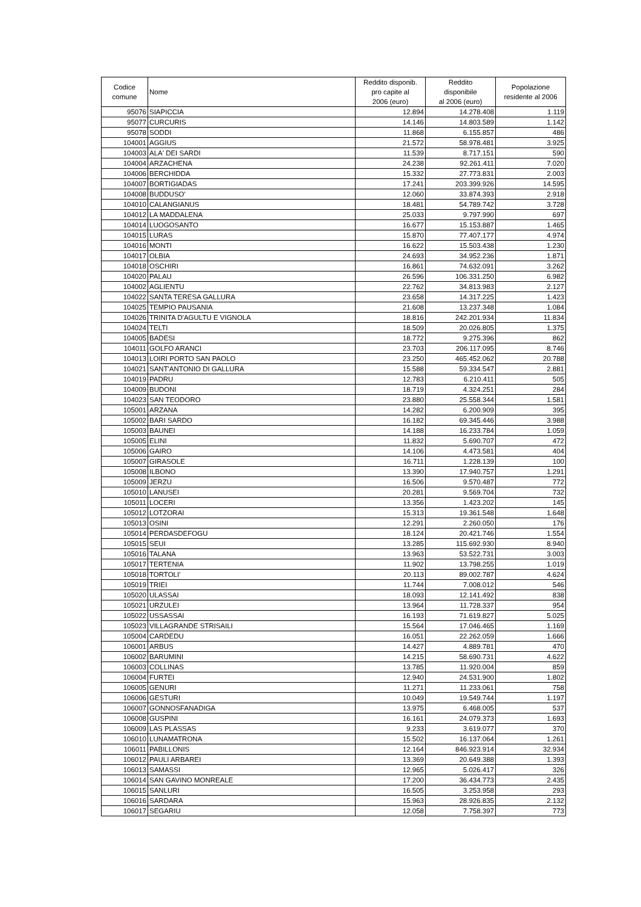| Codice comune | Nome | Reddito disponib. pro capite al 2006 (euro) | Reddito disponibile al 2006 (euro) | Popolazione residente al 2006 |
| --- | --- | --- | --- | --- |
| 95076 | SIAPICCIA | 12.894 | 14.278.408 | 1.119 |
| 95077 | CURCURIS | 14.146 | 14.803.589 | 1.142 |
| 95078 | SODDI | 11.868 | 6.155.857 | 486 |
| 104001 | AGGIUS | 21.572 | 58.978.481 | 3.925 |
| 104003 | ALA' DEI SARDI | 11.539 | 8.717.151 | 590 |
| 104004 | ARZACHENA | 24.238 | 92.261.411 | 7.020 |
| 104006 | BERCHIDDA | 15.332 | 27.773.831 | 2.003 |
| 104007 | BORTIGIADAS | 17.241 | 203.399.926 | 14.595 |
| 104008 | BUDDUSO' | 12.060 | 33.874.393 | 2.918 |
| 104010 | CALANGIANUS | 18.481 | 54.789.742 | 3.728 |
| 104012 | LA MADDALENA | 25.033 | 9.797.990 | 697 |
| 104014 | LUOGOSANTO | 16.677 | 15.153.887 | 1.465 |
| 104015 | LURAS | 15.870 | 77.407.177 | 4.974 |
| 104016 | MONTI | 16.622 | 15.503.438 | 1.230 |
| 104017 | OLBIA | 24.693 | 34.952.236 | 1.871 |
| 104018 | OSCHIRI | 16.861 | 74.632.091 | 3.262 |
| 104020 | PALAU | 26.596 | 106.331.250 | 6.982 |
| 104002 | AGLIENTU | 22.762 | 34.813.983 | 2.127 |
| 104022 | SANTA TERESA GALLURA | 23.658 | 14.317.225 | 1.423 |
| 104025 | TEMPIO PAUSANIA | 21.608 | 13.237.348 | 1.084 |
| 104026 | TRINITA D'AGULTU E VIGNOLA | 18.816 | 242.201.934 | 11.834 |
| 104024 | TELTI | 18.509 | 20.026.805 | 1.375 |
| 104005 | BADESI | 18.772 | 9.275.396 | 862 |
| 104011 | GOLFO ARANCI | 23.703 | 206.117.095 | 8.746 |
| 104013 | LOIRI PORTO SAN PAOLO | 23.250 | 465.452.062 | 20.788 |
| 104021 | SANT'ANTONIO DI GALLURA | 15.588 | 59.334.547 | 2.881 |
| 104019 | PADRU | 12.783 | 6.210.411 | 505 |
| 104009 | BUDONI | 18.719 | 4.324.251 | 284 |
| 104023 | SAN TEODORO | 23.880 | 25.558.344 | 1.581 |
| 105001 | ARZANA | 14.282 | 6.200.909 | 395 |
| 105002 | BARI SARDO | 16.182 | 69.345.446 | 3.988 |
| 105003 | BAUNEI | 14.188 | 16.233.784 | 1.059 |
| 105005 | ELINI | 11.832 | 5.690.707 | 472 |
| 105006 | GAIRO | 14.106 | 4.473.581 | 404 |
| 105007 | GIRASOLE | 16.711 | 1.228.139 | 100 |
| 105008 | ILBONO | 13.390 | 17.940.757 | 1.291 |
| 105009 | JERZU | 16.506 | 9.570.487 | 772 |
| 105010 | LANUSEI | 20.281 | 9.569.704 | 732 |
| 105011 | LOCERI | 13.356 | 1.423.202 | 145 |
| 105012 | LOTZORAI | 15.313 | 19.361.548 | 1.648 |
| 105013 | OSINI | 12.291 | 2.260.050 | 176 |
| 105014 | PERDASDEFOGU | 18.124 | 20.421.746 | 1.554 |
| 105015 | SEUI | 13.285 | 115.692.930 | 8.940 |
| 105016 | TALANA | 13.963 | 53.522.731 | 3.003 |
| 105017 | TERTENIA | 11.902 | 13.798.255 | 1.019 |
| 105018 | TORTOLI' | 20.113 | 89.002.787 | 4.624 |
| 105019 | TRIEI | 11.744 | 7.008.012 | 546 |
| 105020 | ULASSAI | 18.093 | 12.141.492 | 838 |
| 105021 | URZULEI | 13.964 | 11.728.337 | 954 |
| 105022 | USSASSAI | 16.193 | 71.619.827 | 5.025 |
| 105023 | VILLAGRANDE STRISAILI | 15.564 | 17.046.465 | 1.169 |
| 105004 | CARDEDU | 16.051 | 22.262.059 | 1.666 |
| 106001 | ARBUS | 14.427 | 4.889.781 | 470 |
| 106002 | BARUMINI | 14.215 | 58.690.731 | 4.622 |
| 106003 | COLLINAS | 13.785 | 11.920.004 | 859 |
| 106004 | FURTEI | 12.940 | 24.531.900 | 1.802 |
| 106005 | GENURI | 11.271 | 11.233.061 | 758 |
| 106006 | GESTURI | 10.049 | 19.549.744 | 1.197 |
| 106007 | GONNOSFANADIGA | 13.975 | 6.468.005 | 537 |
| 106008 | GUSPINI | 16.161 | 24.079.373 | 1.693 |
| 106009 | LAS PLASSAS | 9.233 | 3.619.077 | 370 |
| 106010 | LUNAMATRONA | 15.502 | 16.137.064 | 1.261 |
| 106011 | PABILLONIS | 12.164 | 846.923.914 | 32.934 |
| 106012 | PAULI ARBAREI | 13.369 | 20.649.388 | 1.393 |
| 106013 | SAMASSI | 12.965 | 5.026.417 | 326 |
| 106014 | SAN GAVINO MONREALE | 17.200 | 36.434.773 | 2.435 |
| 106015 | SANLURI | 16.505 | 3.253.958 | 293 |
| 106016 | SARDARA | 15.963 | 28.926.835 | 2.132 |
| 106017 | SEGARIU | 12.058 | 7.758.397 | 773 |